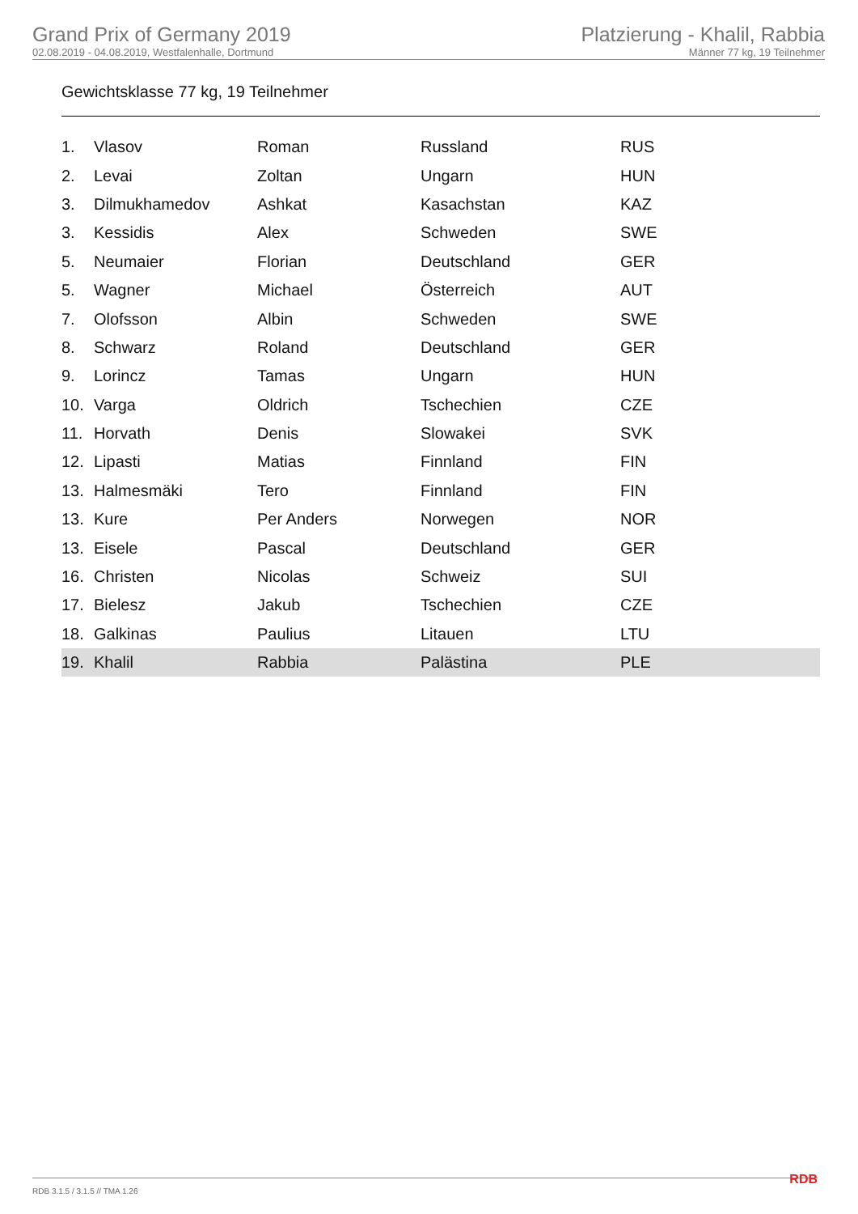Grand Prix of Germany 2019
02.08.2019 - 04.08.2019, Westfalenhalle, Dortmund
Platzierung - Khalil, Rabbia
Männer 77 kg, 19 Teilnehmer
Gewichtsklasse 77 kg, 19 Teilnehmer
| 1. | Vlasov | Roman | Russland | RUS |
| 2. | Levai | Zoltan | Ungarn | HUN |
| 3. | Dilmukhamedov | Ashkat | Kasachstan | KAZ |
| 3. | Kessidis | Alex | Schweden | SWE |
| 5. | Neumaier | Florian | Deutschland | GER |
| 5. | Wagner | Michael | Österreich | AUT |
| 7. | Olofsson | Albin | Schweden | SWE |
| 8. | Schwarz | Roland | Deutschland | GER |
| 9. | Lorincz | Tamas | Ungarn | HUN |
| 10. | Varga | Oldrich | Tschechien | CZE |
| 11. | Horvath | Denis | Slowakei | SVK |
| 12. | Lipasti | Matias | Finnland | FIN |
| 13. | Halmesmäki | Tero | Finnland | FIN |
| 13. | Kure | Per Anders | Norwegen | NOR |
| 13. | Eisele | Pascal | Deutschland | GER |
| 16. | Christen | Nicolas | Schweiz | SUI |
| 17. | Bielesz | Jakub | Tschechien | CZE |
| 18. | Galkinas | Paulius | Litauen | LTU |
| 19. | Khalil | Rabbia | Palästina | PLE |
RDB 3.1.5 / 3.1.5 // TMA 1.26 RDB